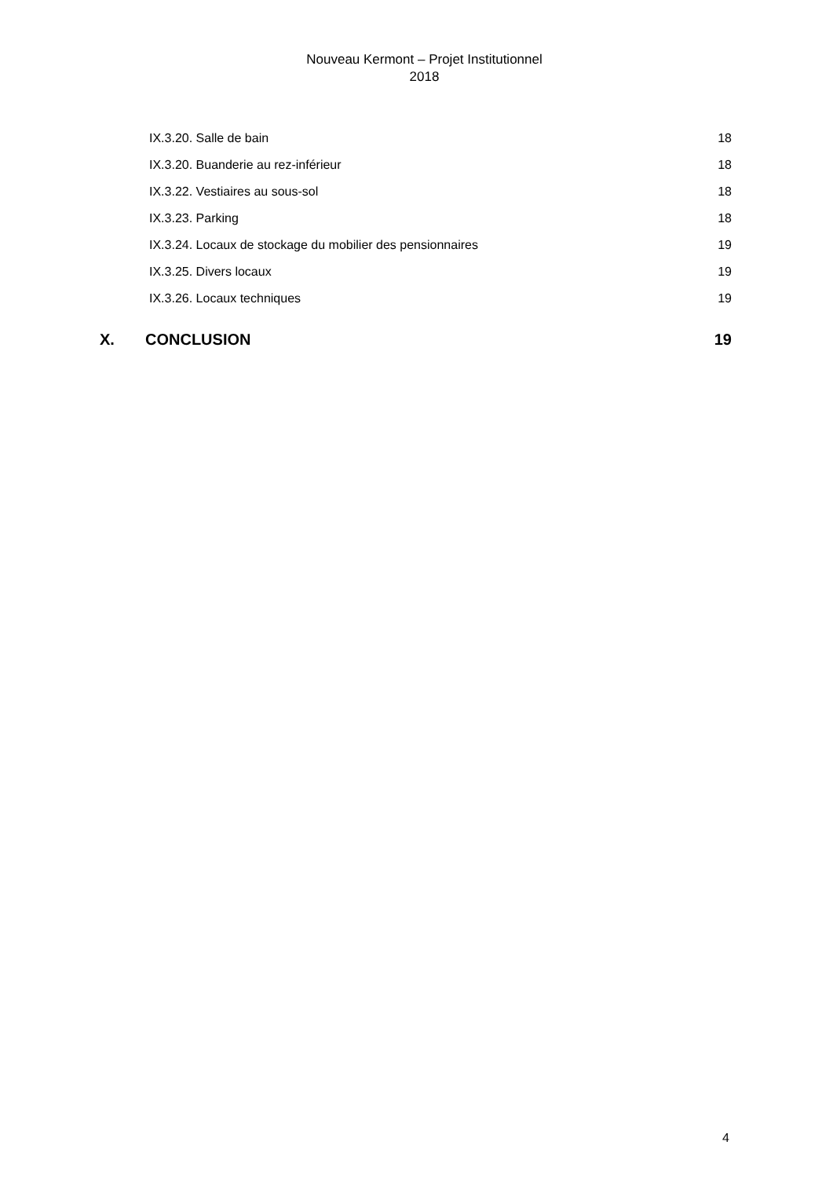Nouveau Kermont – Projet Institutionnel
2018
IX.3.20. Salle de bain 18
IX.3.20. Buanderie au rez-inférieur 18
IX.3.22. Vestiaires au sous-sol 18
IX.3.23. Parking 18
IX.3.24. Locaux de stockage du mobilier des pensionnaires 19
IX.3.25. Divers locaux 19
IX.3.26. Locaux techniques 19
X. CONCLUSION 19
4